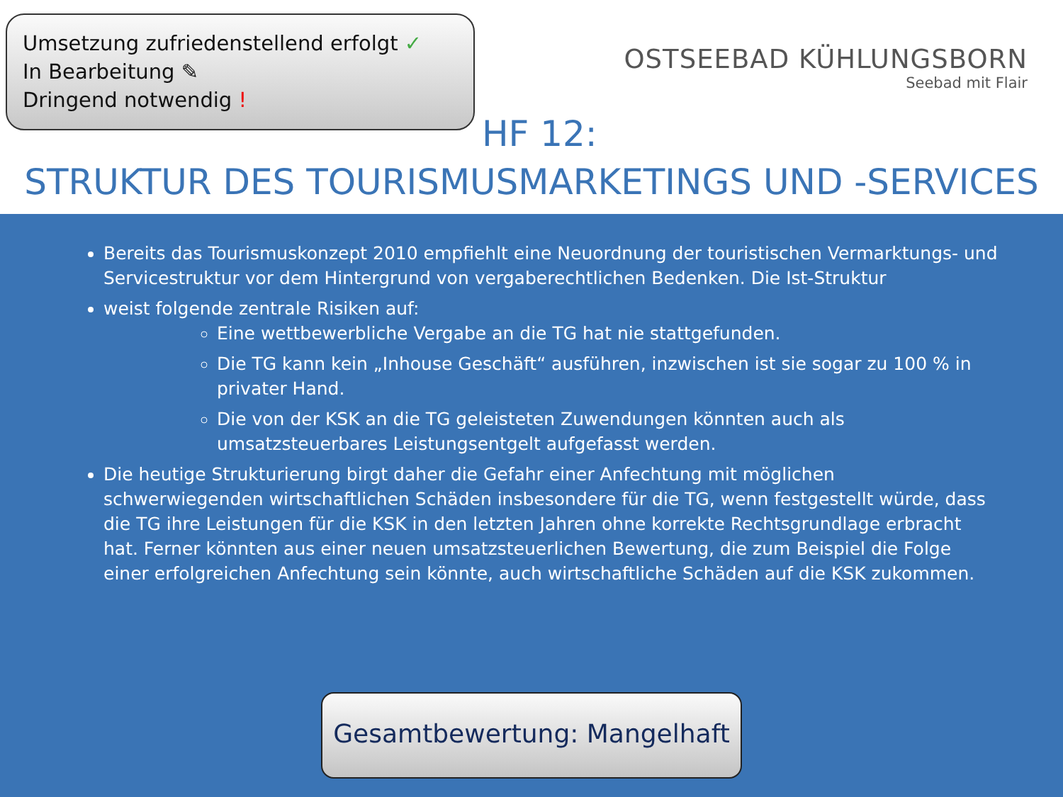Umsetzung zufriedenstellend erfolgt ✓
In Bearbeitung ✎
Dringend notwendig !
OSTSEEBAD KÜHLUNGSBORN
Seebad mit Flair
HF 12:
STRUKTUR DES TOURISMUSMARKETINGS UND -SERVICES
Bereits das Tourismuskonzept 2010 empfiehlt eine Neuordnung der touristischen Vermarktungs- und Servicestruktur vor dem Hintergrund von vergaberechtlichen Bedenken. Die Ist-Struktur
weist folgende zentrale Risiken auf:
Eine wettbewerbliche Vergabe an die TG hat nie stattgefunden.
Die TG kann kein „Inhouse Geschäft“ ausführen, inzwischen ist sie sogar zu 100 % in privater Hand.
Die von der KSK an die TG geleisteten Zuwendungen könnten auch als umsatzsteuerbares Leistungsentgelt aufgefasst werden.
Die heutige Strukturierung birgt daher die Gefahr einer Anfechtung mit möglichen schwerwiegenden wirtschaftlichen Schäden insbesondere für die TG, wenn festgestellt würde, dass die TG ihre Leistungen für die KSK in den letzten Jahren ohne korrekte Rechtsgrundlage erbracht hat. Ferner könnten aus einer neuen umsatzsteuerlichen Bewertung, die zum Beispiel die Folge einer erfolgreichen Anfechtung sein könnte, auch wirtschaftliche Schäden auf die KSK zukommen.
Gesamtbewertung: Mangelhaft